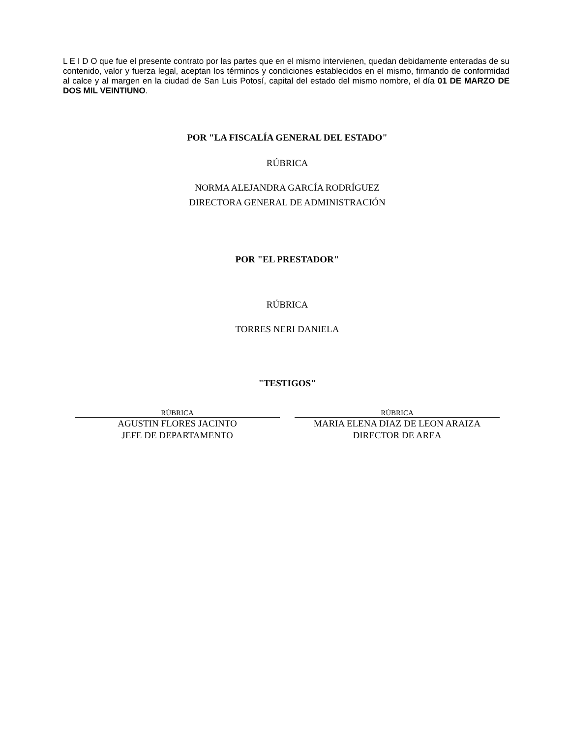L E I D O que fue el presente contrato por las partes que en el mismo intervienen, quedan debidamente enteradas de su contenido, valor y fuerza legal, aceptan los términos y condiciones establecidos en el mismo, firmando de conformidad al calce y al margen en la ciudad de San Luis Potosí, capital del estado del mismo nombre, el día 01 DE MARZO DE DOS MIL VEINTIUNO.
POR "LA FISCALÍA GENERAL DEL ESTADO"
RÚBRICA
NORMA ALEJANDRA GARCÍA RODRÍGUEZ
DIRECTORA GENERAL DE ADMINISTRACIÓN
POR "EL PRESTADOR"
RÚBRICA
TORRES NERI DANIELA
"TESTIGOS"
RÚBRICA
AGUSTIN FLORES JACINTO
JEFE DE DEPARTAMENTO
RÚBRICA
MARIA ELENA DIAZ DE LEON ARAIZA
DIRECTOR DE AREA